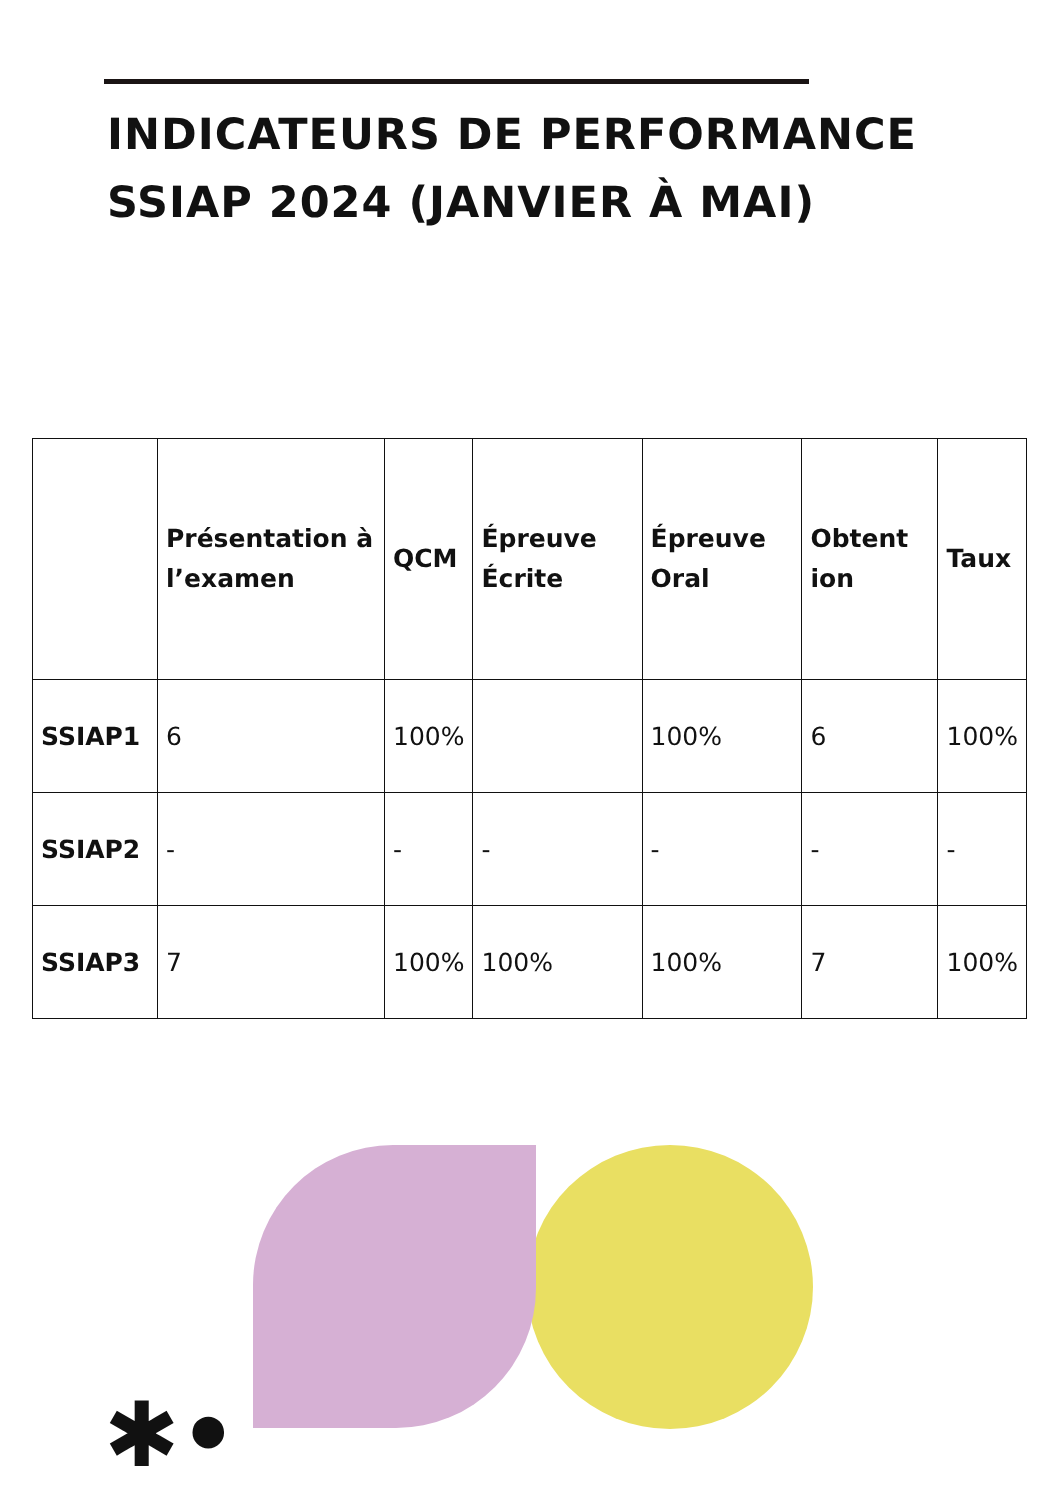INDICATEURS DE PERFORMANCE
SSIAP 2024 (JANVIER À MAI)
| | Présentation à l’examen | QCM | Épreuve Écrite | Épreuve Oral | Obtent ion | Taux |
| --- | --- | --- | --- | --- | --- | --- |
| SSIAP1 | 6 | 100% | | 100% | 6 | 100% |
| SSIAP2 | - | - | - | - | - | - |
| SSIAP3 | 7 | 100% | 100% | 100% | 7 | 100% |
✱•